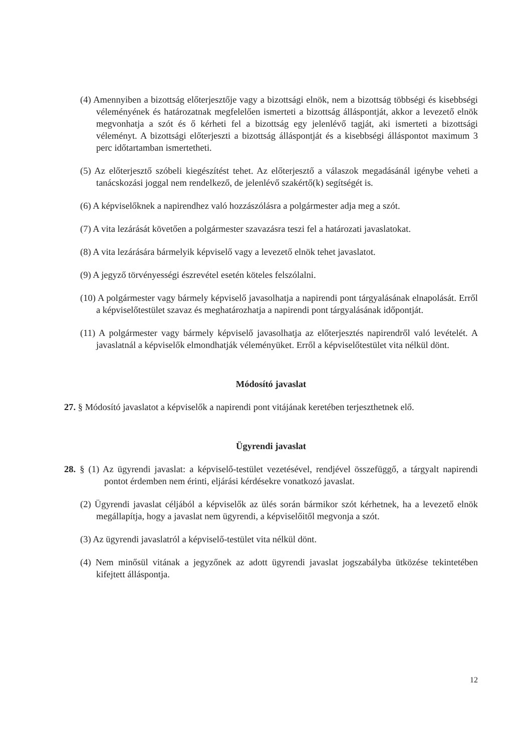(4) Amennyiben a bizottság előterjesztője vagy a bizottsági elnök, nem a bizottság többségi és kisebbségi véleményének és határozatnak megfelelően ismerteti a bizottság álláspontját, akkor a levezető elnök megvonhatja a szót és ő kérheti fel a bizottság egy jelenlévő tagját, aki ismerteti a bizottsági véleményt. A bizottsági előterjeszti a bizottság álláspontját és a kisebbségi álláspontot maximum 3 perc időtartamban ismertetheti.
(5) Az előterjesztő szóbeli kiegészítést tehet. Az előterjesztő a válaszok megadásánál igénybe veheti a tanácskozási joggal nem rendelkező, de jelenlévő szakértő(k) segítségét is.
(6) A képviselőknek a napirendhez való hozzászólásra a polgármester adja meg a szót.
(7) A vita lezárását követően a polgármester szavazásra teszi fel a határozati javaslatokat.
(8) A vita lezárására bármelyik képviselő vagy a levezető elnök tehet javaslatot.
(9) A jegyző törvényességi észrevétel esetén köteles felszólalni.
(10) A polgármester vagy bármely képviselő javasolhatja a napirendi pont tárgyalásának elnapolását. Erről a képviselőtestület szavaz és meghatározhatja a napirendi pont tárgyalásának időpontját.
(11) A polgármester vagy bármely képviselő javasolhatja az előterjesztés napirendről való levételét. A javaslatnál a képviselők elmondhatják véleményüket. Erről a képviselőtestület vita nélkül dönt.
Módosító javaslat
27. § Módosító javaslatot a képviselők a napirendi pont vitájának keretében terjeszthetnek elő.
Ügyrendi javaslat
28. § (1) Az ügyrendi javaslat: a képviselő-testület vezetésével, rendjével összefüggő, a tárgyalt napirendi pontot érdemben nem érinti, eljárási kérdésekre vonatkozó javaslat.
(2) Ügyrendi javaslat céljából a képviselők az ülés során bármikor szót kérhetnek, ha a levezető elnök megállapítja, hogy a javaslat nem ügyrendi, a képviselőitől megvonja a szót.
(3) Az ügyrendi javaslatról a képviselő-testület vita nélkül dönt.
(4) Nem minősül vitának a jegyzőnek az adott ügyrendi javaslat jogszabályba ütközése tekintetében kifejtett álláspontja.
12